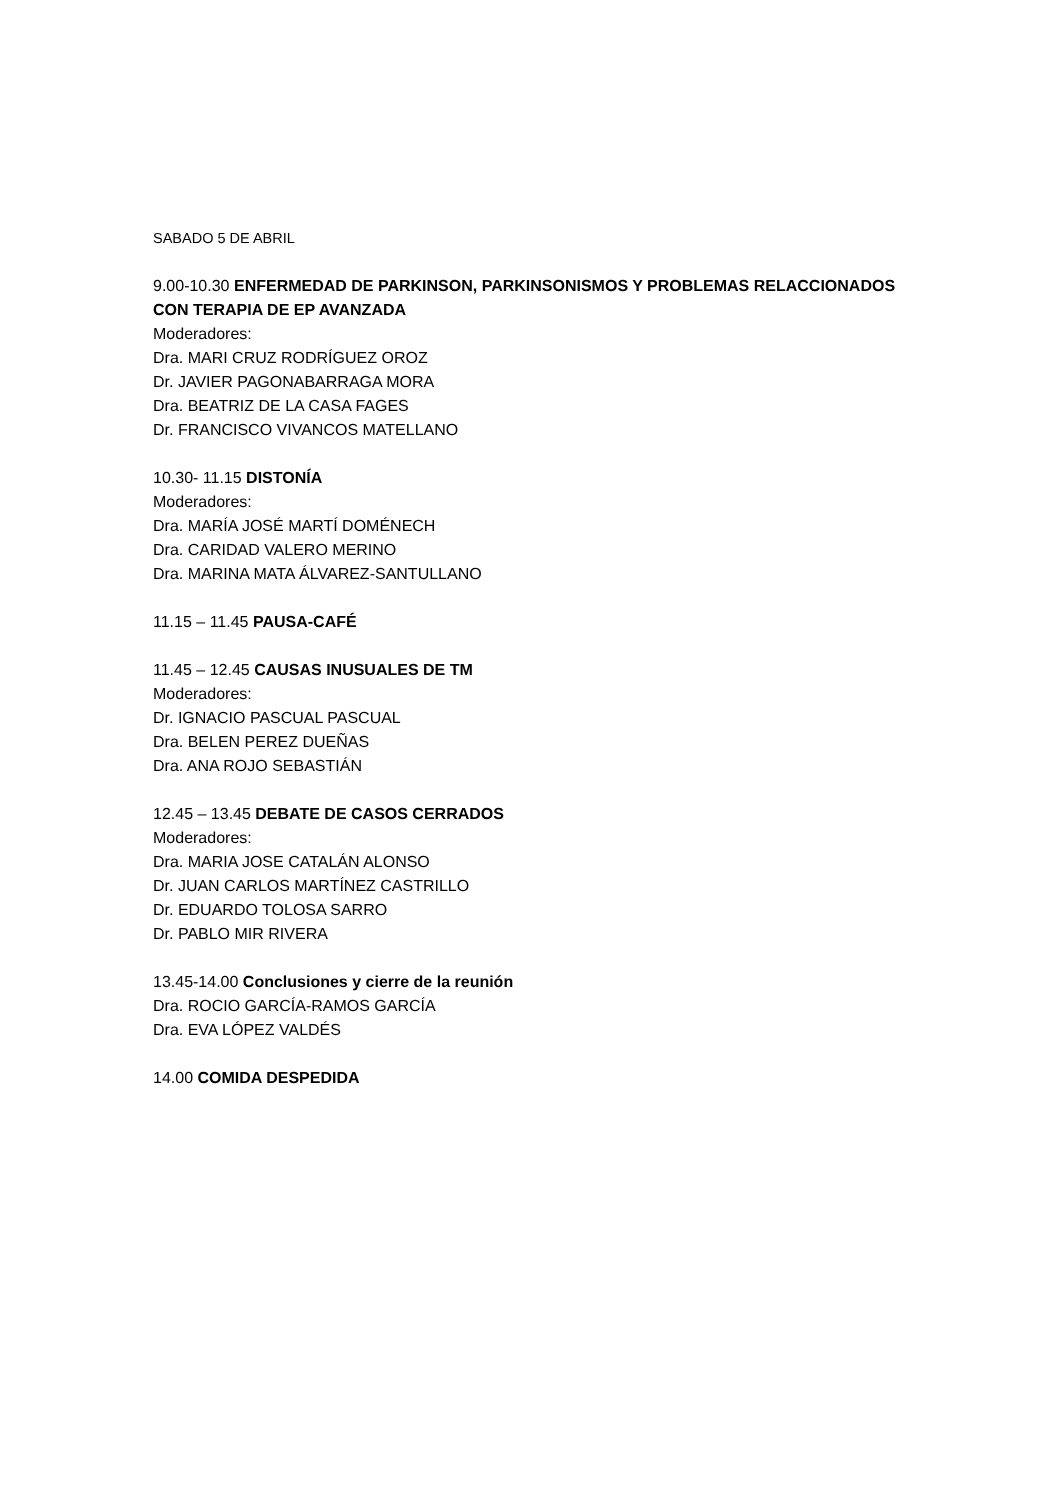SABADO 5 DE ABRIL
9.00-10.30 ENFERMEDAD DE PARKINSON, PARKINSONISMOS Y PROBLEMAS RELACCIONADOS CON TERAPIA DE EP AVANZADA
Moderadores:
Dra. MARI CRUZ RODRÍGUEZ OROZ
Dr. JAVIER PAGONABARRAGA MORA
Dra. BEATRIZ DE LA CASA FAGES
Dr. FRANCISCO VIVANCOS MATELLANO
10.30- 11.15 DISTONÍA
Moderadores:
Dra. MARÍA JOSÉ MARTÍ DOMÉNECH
Dra. CARIDAD VALERO MERINO
Dra. MARINA MATA ÁLVAREZ-SANTULLANO
11.15 – 11.45 PAUSA-CAFÉ
11.45 – 12.45 CAUSAS INUSUALES DE TM
Moderadores:
Dr. IGNACIO PASCUAL PASCUAL
Dra. BELEN PEREZ DUEÑAS
Dra. ANA ROJO SEBASTIÁN
12.45 – 13.45 DEBATE DE CASOS CERRADOS
Moderadores:
Dra. MARIA JOSE CATALÁN ALONSO
Dr. JUAN CARLOS MARTÍNEZ CASTRILLO
Dr. EDUARDO TOLOSA SARRO
Dr. PABLO MIR RIVERA
13.45-14.00 Conclusiones y cierre de la reunión
Dra. ROCIO GARCÍA-RAMOS GARCÍA
Dra. EVA LÓPEZ VALDÉS
14.00 COMIDA DESPEDIDA